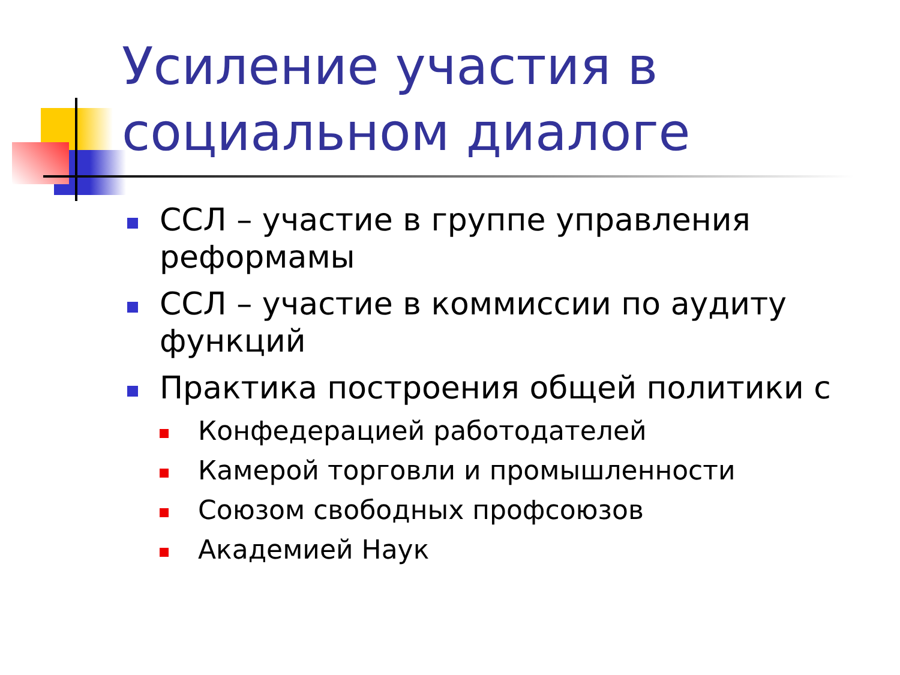Усиление участия в
социальном диалоге
ССЛ – участие в группе управления реформамы
ССЛ – участие в коммиссии по аудиту функций
Практика построения общей политики с
Конфедерацией работодателей
Камерой торговли и промышленности
Союзом свободных профсоюзов
Академией Наук